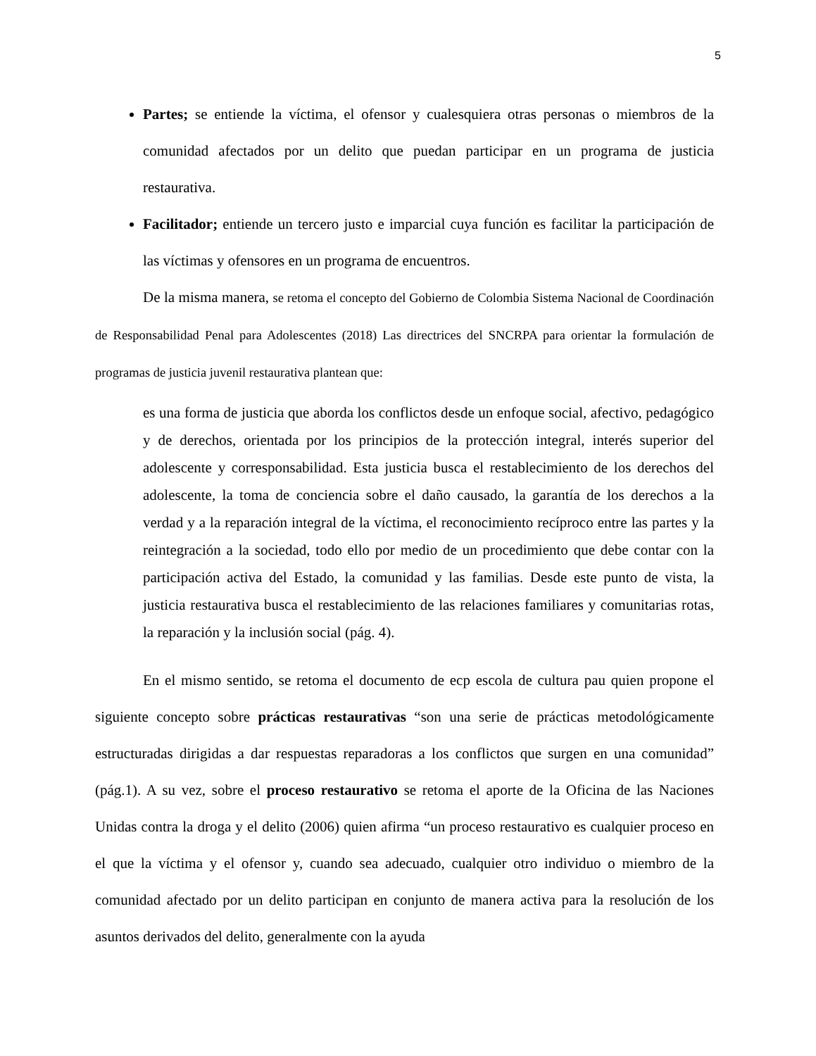5
Partes; se entiende la víctima, el ofensor y cualesquiera otras personas o miembros de la comunidad afectados por un delito que puedan participar en un programa de justicia restaurativa.
Facilitador; entiende un tercero justo e imparcial cuya función es facilitar la participación de las víctimas y ofensores en un programa de encuentros.
De la misma manera, se retoma el concepto del Gobierno de Colombia Sistema Nacional de Coordinación de Responsabilidad Penal para Adolescentes (2018) Las directrices del SNCRPA para orientar la formulación de programas de justicia juvenil restaurativa plantean que:
es una forma de justicia que aborda los conflictos desde un enfoque social, afectivo, pedagógico y de derechos, orientada por los principios de la protección integral, interés superior del adolescente y corresponsabilidad. Esta justicia busca el restablecimiento de los derechos del adolescente, la toma de conciencia sobre el daño causado, la garantía de los derechos a la verdad y a la reparación integral de la víctima, el reconocimiento recíproco entre las partes y la reintegración a la sociedad, todo ello por medio de un procedimiento que debe contar con la participación activa del Estado, la comunidad y las familias. Desde este punto de vista, la justicia restaurativa busca el restablecimiento de las relaciones familiares y comunitarias rotas, la reparación y la inclusión social (pág. 4).
En el mismo sentido, se retoma el documento de ecp escola de cultura pau quien propone el siguiente concepto sobre prácticas restaurativas “son una serie de prácticas metodológicamente estructuradas dirigidas a dar respuestas reparadoras a los conflictos que surgen en una comunidad” (pág.1). A su vez, sobre el proceso restaurativo se retoma el aporte de la Oficina de las Naciones Unidas contra la droga y el delito (2006) quien afirma “un proceso restaurativo es cualquier proceso en el que la víctima y el ofensor y, cuando sea adecuado, cualquier otro individuo o miembro de la comunidad afectado por un delito participan en conjunto de manera activa para la resolución de los asuntos derivados del delito, generalmente con la ayuda